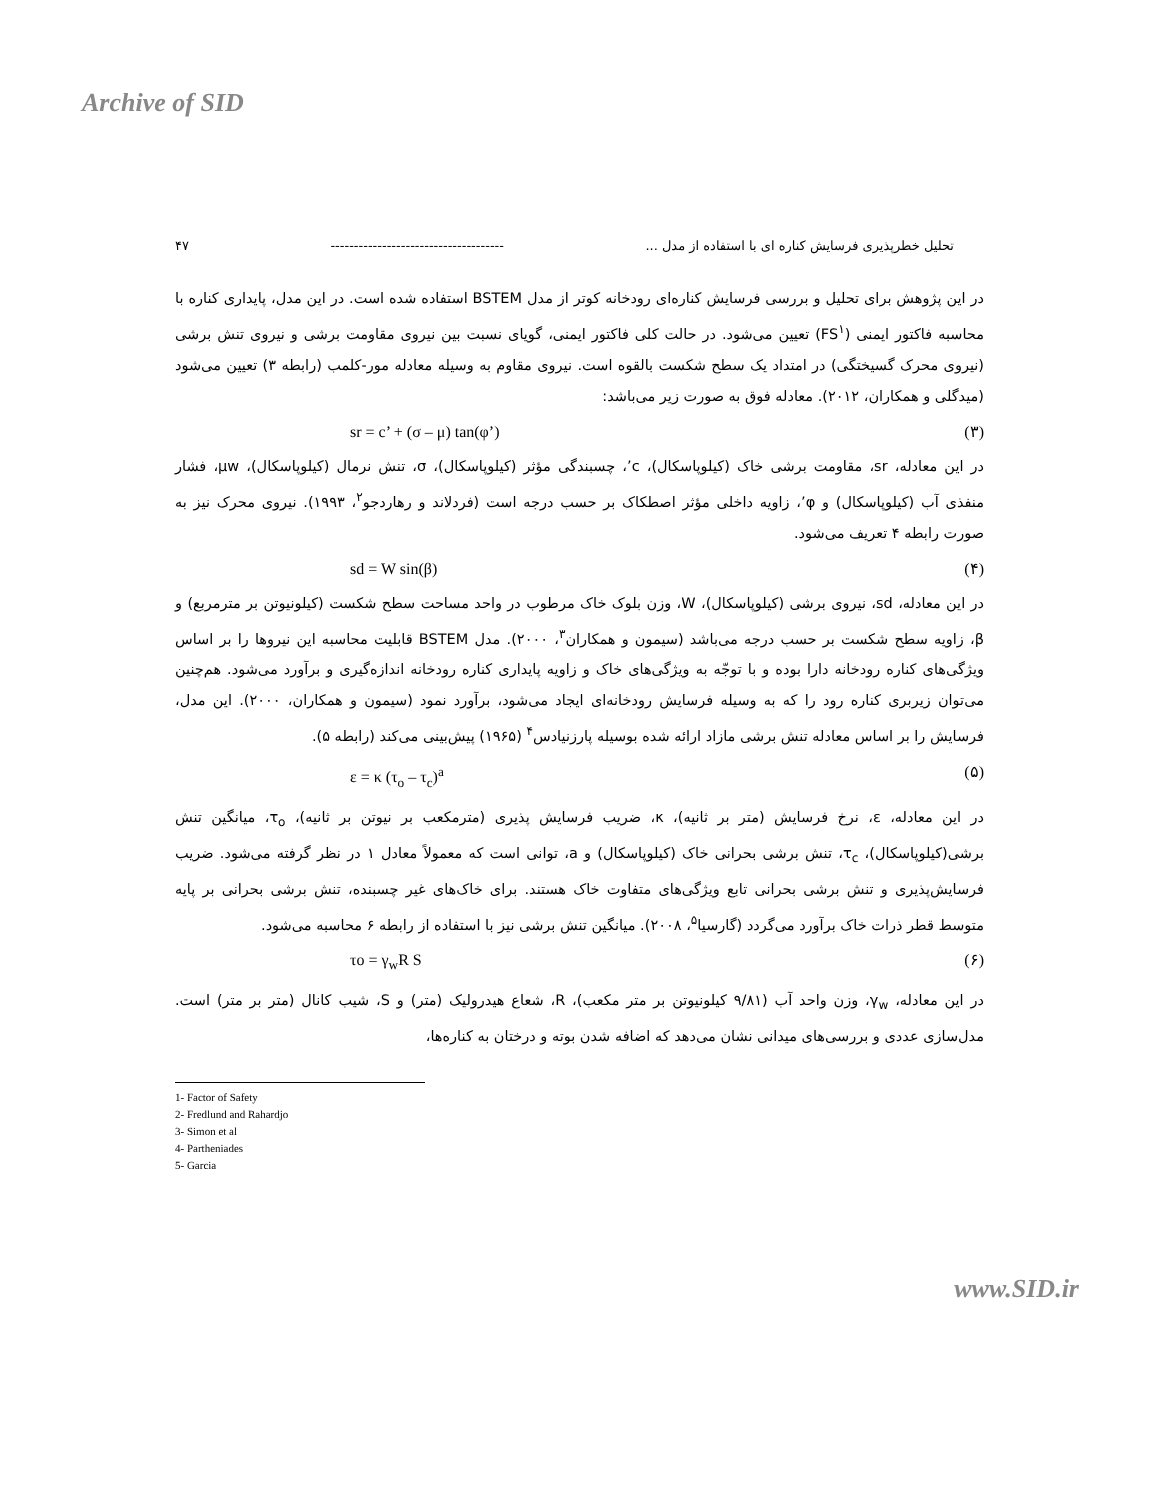Archive of SID
تحلیل خطرپذیری فرسایش کناره ای با استفاده از مدل ... ------------------------------------- ۴۷
در این پژوهش برای تحلیل و بررسی فرسایش کناره‌ای رودخانه کوتر از مدل BSTEM استفاده شده است. در این مدل، پایداری کناره با محاسبه فاکتور ایمنی (FS<sup>۱</sup>) تعیین می‌شود. در حالت کلی فاکتور ایمنی، گویای نسبت بین نیروی مقاومت برشی و نیروی تنش برشی (نیروی محرک گسیختگی) در امتداد یک سطح شکست بالقوه است. نیروی مقاوم به وسیله معادله مور-کلمب (رابطه ۳) تعیین می‌شود (میدگلی و همکاران، ۲۰۱۲). معادله فوق به صورت زیر می‌باشد:
sr = c’ + (σ – μ) tan(φ’) (۳)
در این معادله، sr، مقاومت برشی خاک (کیلوپاسکال)، c’، چسبندگی مؤثر (کیلوپاسکال)، σ، تنش نرمال (کیلوپاسکال)، μw، فشار منفذی آب (کیلوپاسکال) و φ’، زاویه داخلی مؤثر اصطکاک بر حسب درجه است (فردلاند و رهاردجو<sup>۲</sup>، ۱۹۹۳). نیروی محرک نیز به صورت رابطه ۴ تعریف می‌شود.
sd = W sin(β) (۴)
در این معادله، sd، نیروی برشی (کیلوپاسکال)، W، وزن بلوک خاک مرطوب در واحد مساحت سطح شکست (کیلونیوتن بر مترمربع) و β، زاویه سطح شکست بر حسب درجه می‌باشد (سیمون و همکاران<sup>۳</sup>، ۲۰۰۰). مدل BSTEM قابلیت محاسبه این نیروها را بر اساس ویژگی‌های کناره رودخانه دارا بوده و با توجّه به ویژگی‌های خاک و زاویه پایداری کناره رودخانه اندازه‌گیری و برآورد می‌شود. هم‌چنین می‌توان زیربری کناره رود را که به وسیله فرسایش رودخانه‌ای ایجاد می‌شود، برآورد نمود (سیمون و همکاران، ۲۰۰۰). این مدل، فرسایش را بر اساس معادله تنش برشی مازاد ارائه شده بوسیله پارزنیادس<sup>۴</sup> (۱۹۶۵) پیش‌بینی می‌کند (رابطه ۵).
ε = κ (τ<sub>o</sub> – τ<sub>c</sub>)<sup>a</sup> (۵)
در این معادله، ε، نرخ فرسایش (متر بر ثانیه)، κ، ضریب فرسایش پذیری (مترمکعب بر نیوتن بر ثانیه)، τ<sub>o</sub>، میانگین تنش برشی(کیلوپاسکال)، τ<sub>c</sub>، تنش برشی بحرانی خاک (کیلوپاسکال) و a، توانی است که معمولاً معادل ۱ در نظر گرفته می‌شود. ضریب فرسایش‌پذیری و تنش برشی بحرانی تابع ویژگی‌های متفاوت خاک هستند. برای خاک‌های غیر چسبنده، تنش برشی بحرانی بر پایه متوسط قطر ذرات خاک برآورد می‌گردد (گارسیا<sup>۵</sup>، ۲۰۰۸). میانگین تنش برشی نیز با استفاده از رابطه ۶ محاسبه می‌شود.
τo = γ<sub>w</sub>R S (۶)
در این معادله، γ<sub>w</sub>، وزن واحد آب (۹/۸۱ کیلونیوتن بر متر مکعب)، R، شعاع هیدرولیک (متر) و S، شیب کانال (متر بر متر) است. مدل‌سازی عددی و بررسی‌های میدانی نشان می‌دهد که اضافه شدن بوته و درختان به کناره‌ها،
1- Factor of Safety
2- Fredlund and Rahardjo
3- Simon et al
4- Partheniades
5- Garcia
www.SID.ir